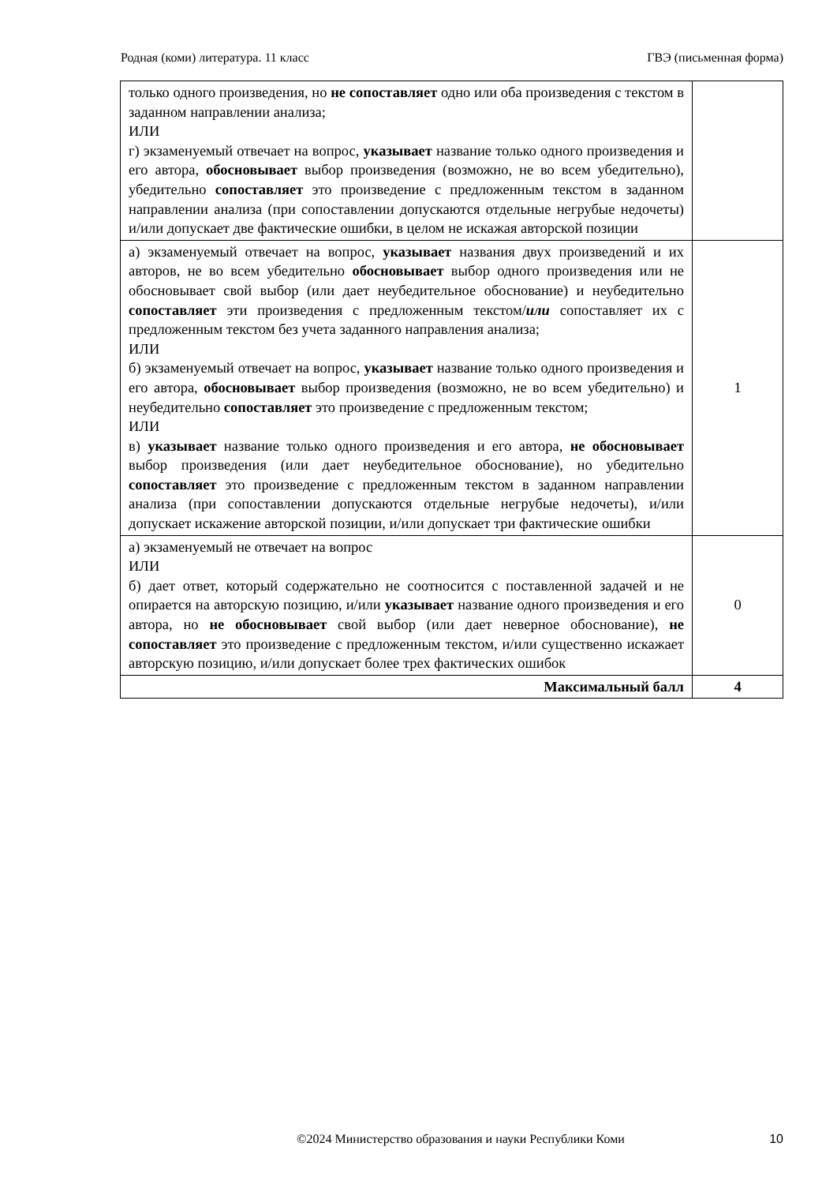Родная (коми) литература. 11 класс ГВЭ (письменная форма)
| только одного произведения, но не сопоставляет одно или оба произведения с текстом в заданном направлении анализа; ИЛИ г) экзаменуемый отвечает на вопрос, указывает название только одного произведения и его автора, обосновывает выбор произведения (возможно, не во всем убедительно), убедительно сопоставляет это произведение с предложенным текстом в заданном направлении анализа (при сопоставлении допускаются отдельные негрубые недочеты) и/или допускает две фактические ошибки, в целом не искажая авторской позиции | |
| а) экзаменуемый отвечает на вопрос, указывает названия двух произведений и их авторов, не во всем убедительно обосновывает выбор одного произведения или не обосновывает свой выбор (или дает неубедительное обоснование) и неубедительно сопоставляет эти произведения с предложенным текстом/ или сопоставляет их с предложенным текстом без учета заданного направления анализа; ИЛИ б) экзаменуемый отвечает на вопрос, указывает название только одного произведения и его автора, обосновывает выбор произведения (возможно, не во всем убедительно) и неубедительно сопоставляет это произведение с предложенным текстом; ИЛИ в) указывает название только одного произведения и его автора, не обосновывает выбор произведения (или дает неубедительное обоснование), но убедительно сопоставляет это произведение с предложенным текстом в заданном направлении анализа (при сопоставлении допускаются отдельные негрубые недочеты), и/или допускает искажение авторской позиции, и/или допускает три фактические ошибки | 1 |
| а) экзаменуемый не отвечает на вопрос ИЛИ б) дает ответ, который содержательно не соотносится с поставленной задачей и не опирается на авторскую позицию, и/или указывает название одного произведения и его автора, но не обосновывает свой выбор (или дает неверное обоснование), не сопоставляет это произведение с предложенным текстом, и/или существенно искажает авторскую позицию, и/или допускает более трех фактических ошибок | 0 |
| Максимальный балл | 4 |
©2024 Министерство образования и науки Республики Коми 10